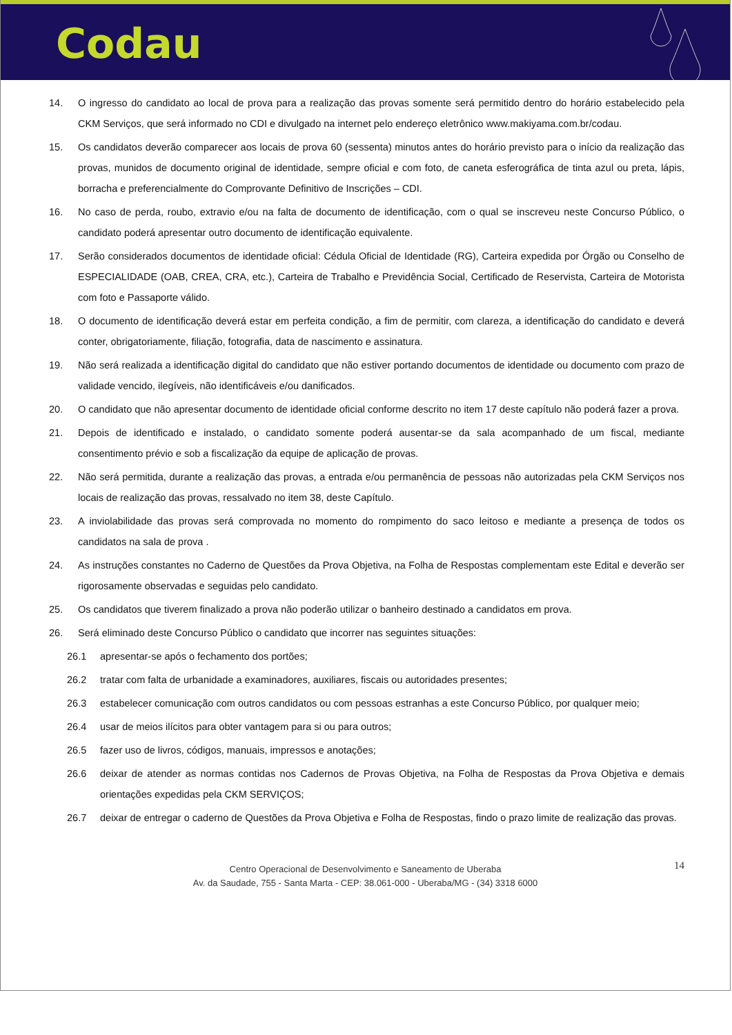Codau
14. O ingresso do candidato ao local de prova para a realização das provas somente será permitido dentro do horário estabelecido pela CKM Serviços, que será informado no CDI e divulgado na internet pelo endereço eletrônico www.makiyama.com.br/codau.
15. Os candidatos deverão comparecer aos locais de prova 60 (sessenta) minutos antes do horário previsto para o início da realização das provas, munidos de documento original de identidade, sempre oficial e com foto, de caneta esferográfica de tinta azul ou preta, lápis, borracha e preferencialmente do Comprovante Definitivo de Inscrições – CDI.
16. No caso de perda, roubo, extravio e/ou na falta de documento de identificação, com o qual se inscreveu neste Concurso Público, o candidato poderá apresentar outro documento de identificação equivalente.
17. Serão considerados documentos de identidade oficial: Cédula Oficial de Identidade (RG), Carteira expedida por Órgão ou Conselho de ESPECIALIDADE (OAB, CREA, CRA, etc.), Carteira de Trabalho e Previdência Social, Certificado de Reservista, Carteira de Motorista com foto e Passaporte válido.
18. O documento de identificação deverá estar em perfeita condição, a fim de permitir, com clareza, a identificação do candidato e deverá conter, obrigatoriamente, filiação, fotografia, data de nascimento e assinatura.
19. Não será realizada a identificação digital do candidato que não estiver portando documentos de identidade ou documento com prazo de validade vencido, ilegíveis, não identificáveis e/ou danificados.
20. O candidato que não apresentar documento de identidade oficial conforme descrito no item 17 deste capítulo não poderá fazer a prova.
21. Depois de identificado e instalado, o candidato somente poderá ausentar-se da sala acompanhado de um fiscal, mediante consentimento prévio e sob a fiscalização da equipe de aplicação de provas.
22. Não será permitida, durante a realização das provas, a entrada e/ou permanência de pessoas não autorizadas pela CKM Serviços nos locais de realização das provas, ressalvado no item 38, deste Capítulo.
23. A inviolabilidade das provas será comprovada no momento do rompimento do saco leitoso e mediante a presença de todos os candidatos na sala de prova .
24. As instruções constantes no Caderno de Questões da Prova Objetiva, na Folha de Respostas complementam este Edital e deverão ser rigorosamente observadas e seguidas pelo candidato.
25. Os candidatos que tiverem finalizado a prova não poderão utilizar o banheiro destinado a candidatos em prova.
26. Será eliminado deste Concurso Público o candidato que incorrer nas seguintes situações:
26.1 apresentar-se após o fechamento dos portões;
26.2 tratar com falta de urbanidade a examinadores, auxiliares, fiscais ou autoridades presentes;
26.3 estabelecer comunicação com outros candidatos ou com pessoas estranhas a este Concurso Público, por qualquer meio;
26.4 usar de meios ilícitos para obter vantagem para si ou para outros;
26.5 fazer uso de livros, códigos, manuais, impressos e anotações;
26.6 deixar de atender as normas contidas nos Cadernos de Provas Objetiva, na Folha de Respostas da Prova Objetiva e demais orientações expedidas pela CKM SERVIÇOS;
26.7 deixar de entregar o caderno de Questões da Prova Objetiva e Folha de Respostas, findo o prazo limite de realização das provas.
14 Centro Operacional de Desenvolvimento e Saneamento de Uberaba
Av. da Saudade, 755 - Santa Marta - CEP: 38.061-000 - Uberaba/MG - (34) 3318 6000